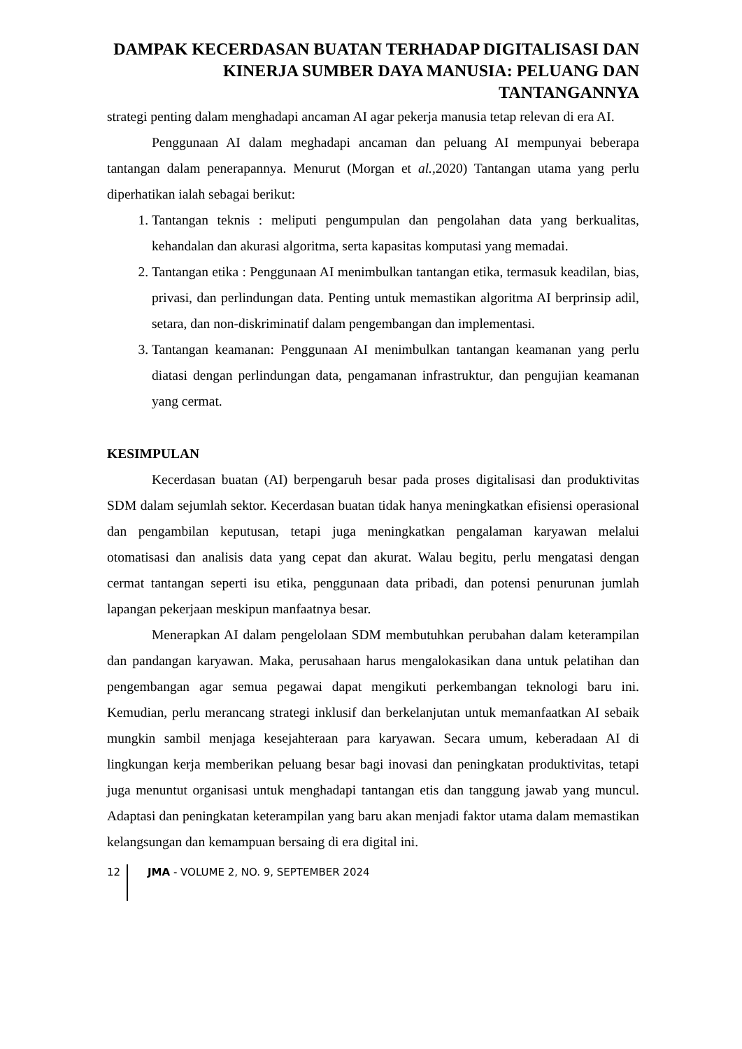DAMPAK KECERDASAN BUATAN TERHADAP DIGITALISASI DAN KINERJA SUMBER DAYA MANUSIA: PELUANG DAN TANTANGANNYA
strategi penting dalam menghadapi ancaman AI agar pekerja manusia tetap relevan di era AI.
Penggunaan AI dalam meghadapi ancaman dan peluang AI mempunyai beberapa tantangan dalam penerapannya. Menurut (Morgan et al., 2020) Tantangan utama yang perlu diperhatikan ialah sebagai berikut:
1. Tantangan teknis : meliputi pengumpulan dan pengolahan data yang berkualitas, kehandalan dan akurasi algoritma, serta kapasitas komputasi yang memadai.
2. Tantangan etika : Penggunaan AI menimbulkan tantangan etika, termasuk keadilan, bias, privasi, dan perlindungan data. Penting untuk memastikan algoritma AI berprinsip adil, setara, dan non-diskriminatif dalam pengembangan dan implementasi.
3. Tantangan keamanan: Penggunaan AI menimbulkan tantangan keamanan yang perlu diatasi dengan perlindungan data, pengamanan infrastruktur, dan pengujian keamanan yang cermat.
KESIMPULAN
Kecerdasan buatan (AI) berpengaruh besar pada proses digitalisasi dan produktivitas SDM dalam sejumlah sektor. Kecerdasan buatan tidak hanya meningkatkan efisiensi operasional dan pengambilan keputusan, tetapi juga meningkatkan pengalaman karyawan melalui otomatisasi dan analisis data yang cepat dan akurat. Walau begitu, perlu mengatasi dengan cermat tantangan seperti isu etika, penggunaan data pribadi, dan potensi penurunan jumlah lapangan pekerjaan meskipun manfaatnya besar.
Menerapkan AI dalam pengelolaan SDM membutuhkan perubahan dalam keterampilan dan pandangan karyawan. Maka, perusahaan harus mengalokasikan dana untuk pelatihan dan pengembangan agar semua pegawai dapat mengikuti perkembangan teknologi baru ini. Kemudian, perlu merancang strategi inklusif dan berkelanjutan untuk memanfaatkan AI sebaik mungkin sambil menjaga kesejahteraan para karyawan. Secara umum, keberadaan AI di lingkungan kerja memberikan peluang besar bagi inovasi dan peningkatan produktivitas, tetapi juga menuntut organisasi untuk menghadapi tantangan etis dan tanggung jawab yang muncul. Adaptasi dan peningkatan keterampilan yang baru akan menjadi faktor utama dalam memastikan kelangsungan dan kemampuan bersaing di era digital ini.
12 JMA - VOLUME 2, NO. 9, SEPTEMBER 2024